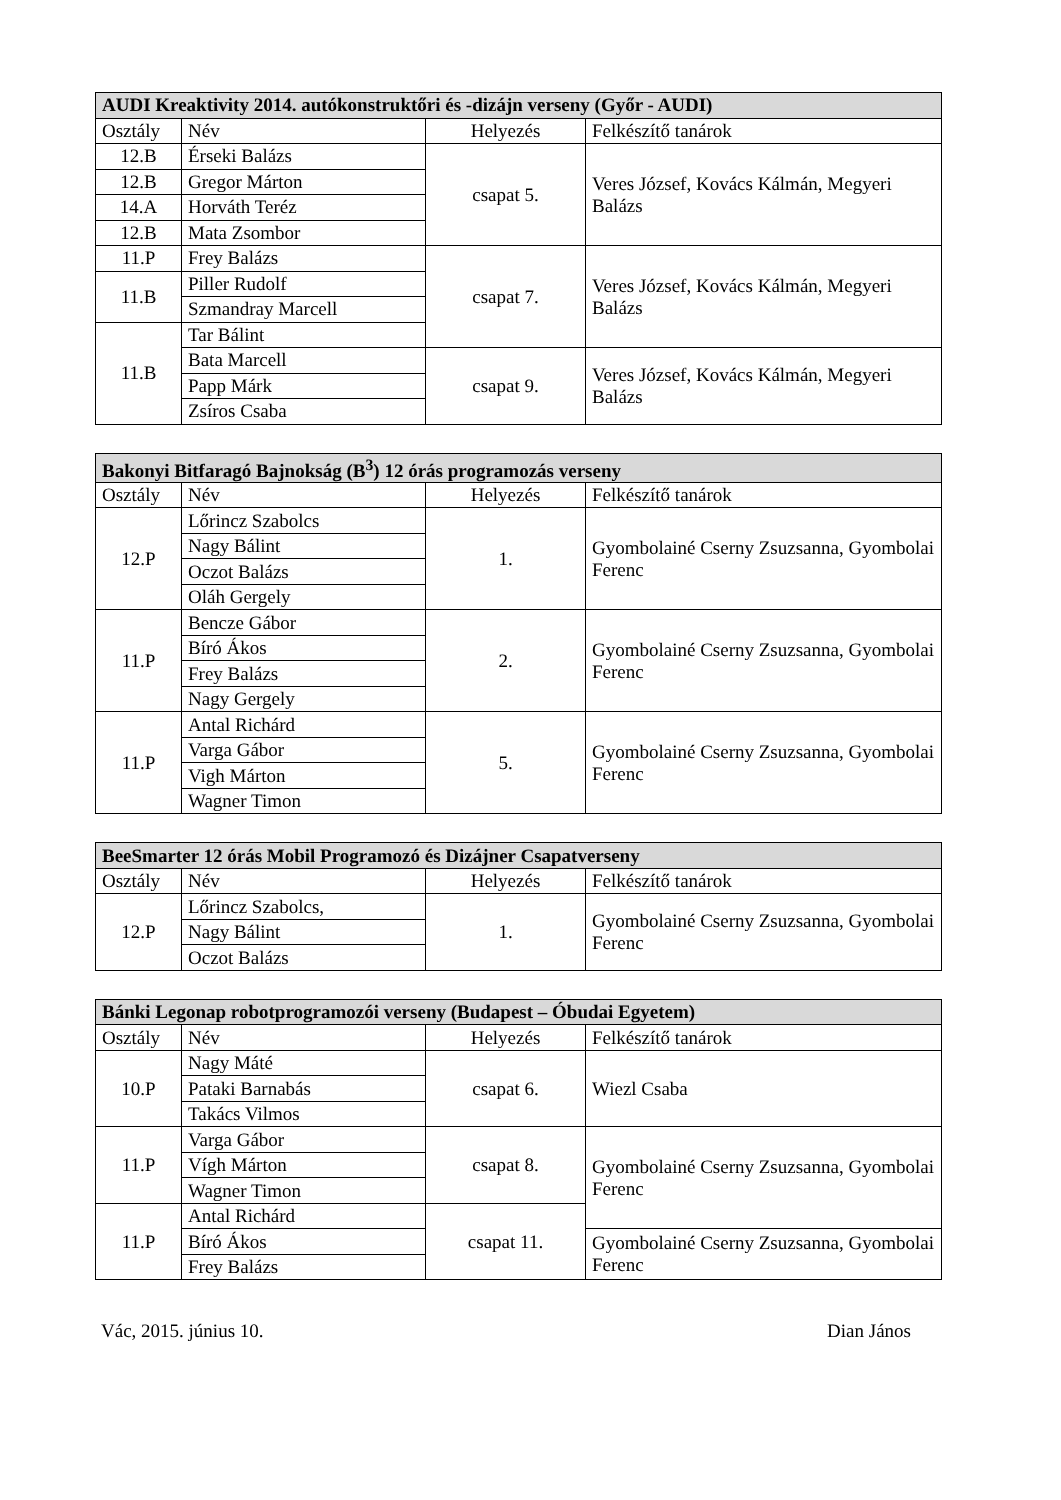| AUDI Kreaktivity 2014. autókonstruktőri és -dizájn verseny (Győr - AUDI) | | | |
| --- | --- | --- | --- |
| Osztály | Név | Helyezés | Felkészítő tanárok |
| 12.B | Érseki Balázs | csapat 5. | Veres József, Kovács Kálmán, Megyeri Balázs |
| 12.B | Gregor Márton | | |
| 14.A | Horváth Teréz | | |
| 12.B | Mata Zsombor | | |
| 11.P | Frey Balázs | csapat 7. | Veres József, Kovács Kálmán, Megyeri Balázs |
| 11.B | Piller Rudolf | | |
| | Szmandray Marcell | | |
| 11.B | Tar Bálint | | |
| | Bata Marcell | csapat 9. | Veres József, Kovács Kálmán, Megyeri Balázs |
| | Papp Márk | | |
| | Zsíros Csaba | | |
| Bakonyi Bitfaragó Bajnokság (B<sup>3</sup>) 12 órás programozás verseny | | | |
| --- | --- | --- | --- |
| Osztály | Név | Helyezés | Felkészítő tanárok |
| 12.P | Lőrincz Szabolcs | 1. | Gyombolainé Cserny Zsuzsanna, Gyombolai Ferenc |
| | Nagy Bálint | | |
| | Oczot Balázs | | |
| | Oláh Gergely | | |
| 11.P | Bencze Gábor | 2. | Gyombolainé Cserny Zsuzsanna, Gyombolai Ferenc |
| | Bíró Ákos | | |
| | Frey Balázs | | |
| | Nagy Gergely | | |
| 11.P | Antal Richárd | 5. | Gyombolainé Cserny Zsuzsanna, Gyombolai Ferenc |
| | Varga Gábor | | |
| | Vigh Márton | | |
| | Wagner Timon | | |
| BeeSmarter 12 órás Mobil Programozó és Dizájner Csapatverseny | | | |
| --- | --- | --- | --- |
| Osztály | Név | Helyezés | Felkészítő tanárok |
| 12.P | Lőrincz Szabolcs, | 1. | Gyombolainé Cserny Zsuzsanna, Gyombolai Ferenc |
| | Nagy Bálint | | |
| | Oczot Balázs | | |
| Bánki Legonap robotprogramozói verseny (Budapest – Óbudai Egyetem) | | | |
| --- | --- | --- | --- |
| Osztály | Név | Helyezés | Felkészítő tanárok |
| 10.P | Nagy Máté | csapat 6. | Wiezl Csaba |
| | Pataki Barnabás | | |
| | Takács Vilmos | | |
| 11.P | Varga Gábor | csapat 8. | Gyombolainé Cserny Zsuzsanna, Gyombolai Ferenc |
| | Vígh Márton | | |
| | Wagner Timon | | |
| 11.P | Antal Richárd | csapat 11. | |
| | Bíró Ákos | | Gyombolainé Cserny Zsuzsanna, Gyombolai Ferenc |
| | Frey Balázs | | |
Vác, 2015. június 10. Dian János